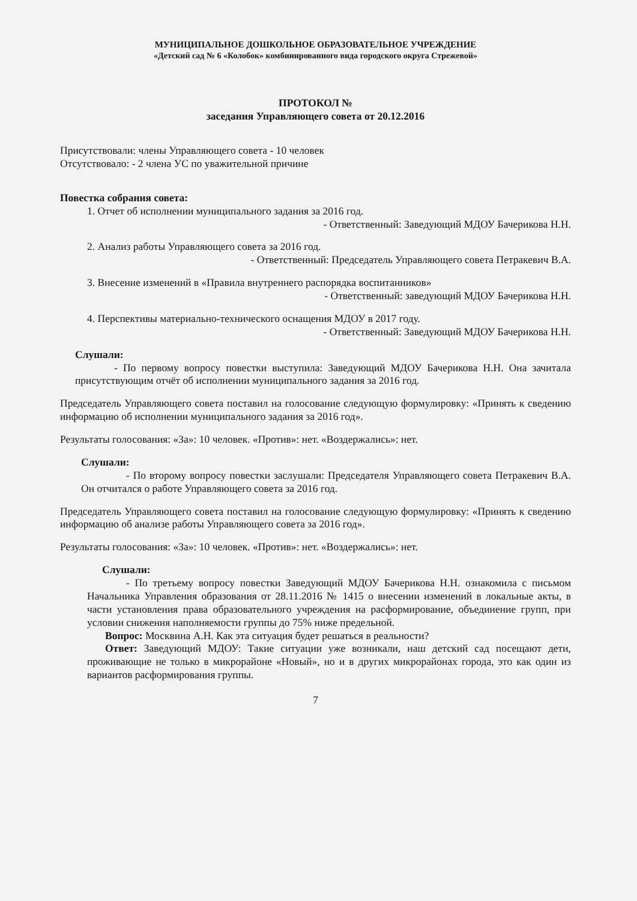МУНИЦИПАЛЬНОЕ ДОШКОЛЬНОЕ ОБРАЗОВАТЕЛЬНОЕ УЧРЕЖДЕНИЕ
«Детский сад № 6 «Колобок» комбинированного вида городского округа Стрежевой»
ПРОТОКОЛ №
заседания Управляющего совета от 20.12.2016
Присутствовали: члены Управляющего совета - 10 человек
Отсутствовало: - 2 члена УС по уважительной причине
Повестка собрания совета:
1. Отчет об исполнении муниципального задания за 2016 год.
- Ответственный: Заведующий МДОУ Бачерикова Н.Н.
2. Анализ работы Управляющего совета за 2016 год.
- Ответственный: Председатель Управляющего совета Петракевич В.А.
3. Внесение изменений в «Правила внутреннего распорядка воспитанников»
- Ответственный: заведующий МДОУ Бачерикова Н.Н.
4. Перспективы материально-технического оснащения МДОУ в 2017 году.
- Ответственный: Заведующий МДОУ Бачерикова Н.Н.
Слушали:
- По первому вопросу повестки выступила: Заведующий МДОУ Бачерикова Н.Н. Она зачитала присутствующим отчёт об исполнении муниципального задания за 2016 год.
Председатель Управляющего совета поставил на голосование следующую формулировку: «Принять к сведению информацию об исполнении муниципального задания за 2016 год».
Результаты голосования: «За»: 10 человек. «Против»: нет. «Воздержались»: нет.
Слушали:
- По второму вопросу повестки заслушали: Председателя Управляющего совета Петракевич В.А. Он отчитался о работе Управляющего совета за 2016 год.
Председатель Управляющего совета поставил на голосование следующую формулировку: «Принять к сведению информацию об анализе работы Управляющего совета за 2016 год».
Результаты голосования: «За»: 10 человек. «Против»: нет. «Воздержались»: нет.
Слушали:
- По третьему вопросу повестки Заведующий МДОУ Бачерикова Н.Н. ознакомила с письмом Начальника Управления образования от 28.11.2016 № 1415 о внесении изменений в локальные акты, в части установления права образовательного учреждения на расформирование, объединение групп, при условии снижения наполняемости группы до 75% ниже предельной.
Вопрос: Москвина А.Н. Как эта ситуация будет решаться в реальности?
Ответ: Заведующий МДОУ: Такие ситуации уже возникали, наш детский сад посещают дети, проживающие не только в микрорайоне «Новый», но и в других микрорайонах города, это как один из вариантов расформирования группы.
7